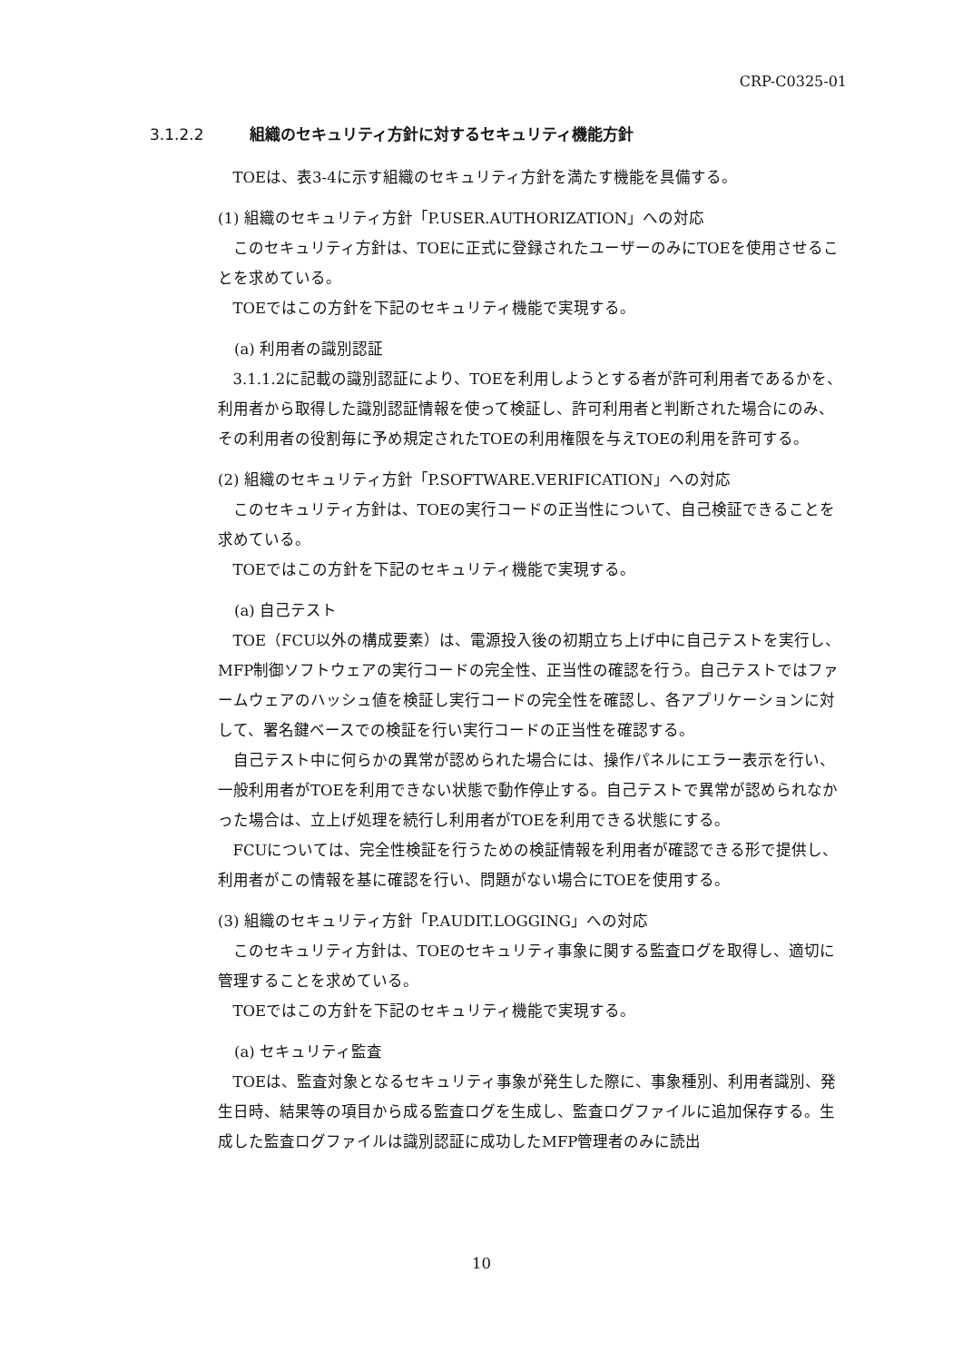CRP-C0325-01
3.1.2.2 組織のセキュリティ方針に対するセキュリティ機能方針
TOEは、表3-4に示す組織のセキュリティ方針を満たす機能を具備する。
(1) 組織のセキュリティ方針「P.USER.AUTHORIZATION」への対応
このセキュリティ方針は、TOEに正式に登録されたユーザーのみにTOEを使用させることを求めている。
TOEではこの方針を下記のセキュリティ機能で実現する。
(a) 利用者の識別認証
3.1.1.2に記載の識別認証により、TOEを利用しようとする者が許可利用者であるかを、利用者から取得した識別認証情報を使って検証し、許可利用者と判断された場合にのみ、その利用者の役割毎に予め規定されたTOEの利用権限を与えTOEの利用を許可する。
(2) 組織のセキュリティ方針「P.SOFTWARE.VERIFICATION」への対応
このセキュリティ方針は、TOEの実行コードの正当性について、自己検証できることを求めている。
TOEではこの方針を下記のセキュリティ機能で実現する。
(a) 自己テスト
TOE（FCU以外の構成要素）は、電源投入後の初期立ち上げ中に自己テストを実行し、MFP制御ソフトウェアの実行コードの完全性、正当性の確認を行う。自己テストではファームウェアのハッシュ値を検証し実行コードの完全性を確認し、各アプリケーションに対して、署名鍵ベースでの検証を行い実行コードの正当性を確認する。
自己テスト中に何らかの異常が認められた場合には、操作パネルにエラー表示を行い、一般利用者がTOEを利用できない状態で動作停止する。自己テストで異常が認められなかった場合は、立上げ処理を続行し利用者がTOEを利用できる状態にする。
FCUについては、完全性検証を行うための検証情報を利用者が確認できる形で提供し、利用者がこの情報を基に確認を行い、問題がない場合にTOEを使用する。
(3) 組織のセキュリティ方針「P.AUDIT.LOGGING」への対応
このセキュリティ方針は、TOEのセキュリティ事象に関する監査ログを取得し、適切に管理することを求めている。
TOEではこの方針を下記のセキュリティ機能で実現する。
(a) セキュリティ監査
TOEは、監査対象となるセキュリティ事象が発生した際に、事象種別、利用者識別、発生日時、結果等の項目から成る監査ログを生成し、監査ログファイルに追加保存する。生成した監査ログファイルは識別認証に成功したMFP管理者のみに読出
10